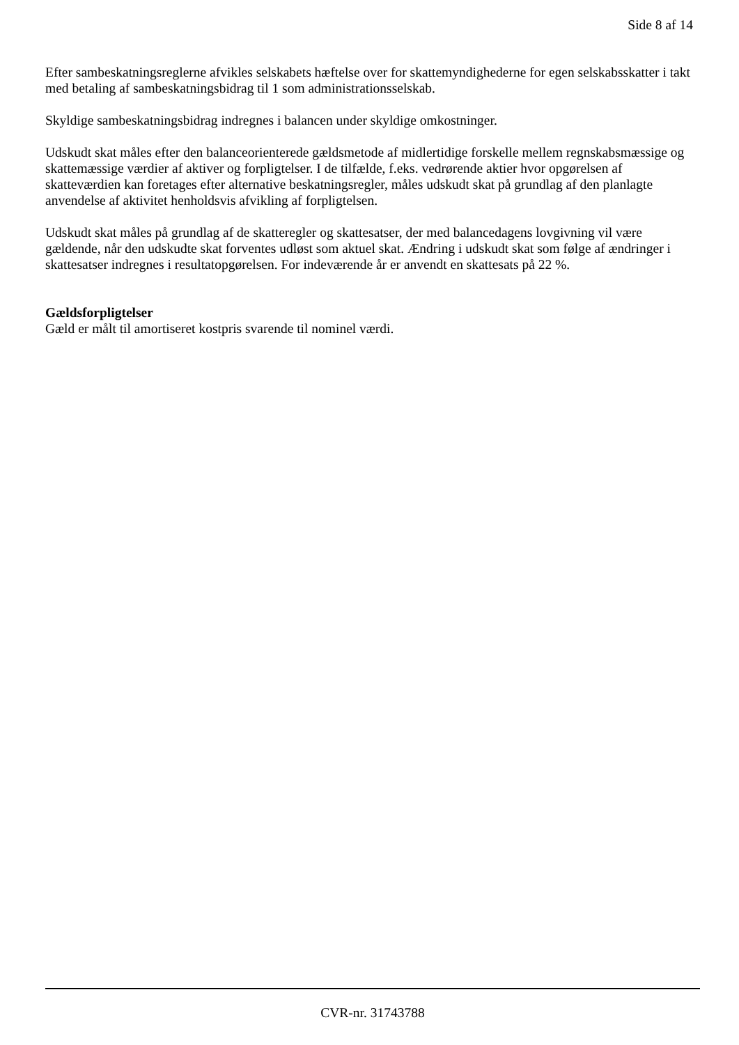Side 8 af 14
Efter sambeskatningsreglerne afvikles selskabets hæftelse over for skattemyndighederne for egen selskabsskatter i takt med betaling af sambeskatningsbidrag til 1 som administrationsselskab.
Skyldige sambeskatningsbidrag indregnes i balancen under skyldige omkostninger.
Udskudt skat måles efter den balanceorienterede gældsmetode af midlertidige forskelle mellem regnskabsmæssige og skattemæssige værdier af aktiver og forpligtelser. I de tilfælde, f.eks. vedrørende aktier hvor opgørelsen af skatteværdien kan foretages efter alternative beskatningsregler, måles udskudt skat på grundlag af den planlagte anvendelse af aktivitet henholdsvis afvikling af forpligtelsen.
Udskudt skat måles på grundlag af de skatteregler og skattesatser, der med balancedagens lovgivning vil være gældende, når den udskudte skat forventes udløst som aktuel skat. Ændring i udskudt skat som følge af ændringer i skattesatser indregnes i resultatopgørelsen. For indeværende år er anvendt en skattesats på 22 %.
Gældsforpligtelser
Gæld er målt til amortiseret kostpris svarende til nominel værdi.
CVR-nr. 31743788